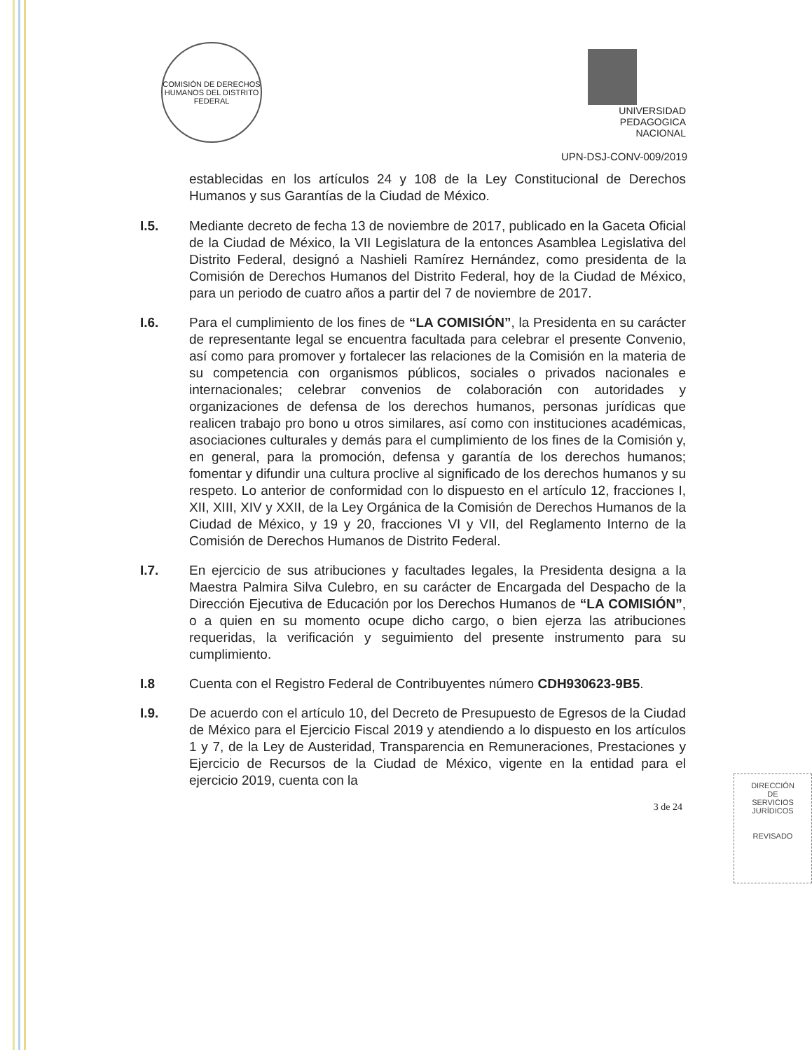COMISIÓN DE DERECHOS HUMANOS DEL DISTRITO FEDERAL
UNIVERSIDAD
PEDAGOGICA
NACIONAL
UPN-DSJ-CONV-009/2019
establecidas en los artículos 24 y 108 de la Ley Constitucional de Derechos Humanos y sus Garantías de la Ciudad de México.
I.5. Mediante decreto de fecha 13 de noviembre de 2017, publicado en la Gaceta Oficial de la Ciudad de México, la VII Legislatura de la entonces Asamblea Legislativa del Distrito Federal, designó a Nashieli Ramírez Hernández, como presidenta de la Comisión de Derechos Humanos del Distrito Federal, hoy de la Ciudad de México, para un periodo de cuatro años a partir del 7 de noviembre de 2017.
I.6. Para el cumplimiento de los fines de “LA COMISIÓN”, la Presidenta en su carácter de representante legal se encuentra facultada para celebrar el presente Convenio, así como para promover y fortalecer las relaciones de la Comisión en la materia de su competencia con organismos públicos, sociales o privados nacionales e internacionales; celebrar convenios de colaboración con autoridades y organizaciones de defensa de los derechos humanos, personas jurídicas que realicen trabajo pro bono u otros similares, así como con instituciones académicas, asociaciones culturales y demás para el cumplimiento de los fines de la Comisión y, en general, para la promoción, defensa y garantía de los derechos humanos; fomentar y difundir una cultura proclive al significado de los derechos humanos y su respeto. Lo anterior de conformidad con lo dispuesto en el artículo 12, fracciones I, XII, XIII, XIV y XXII, de la Ley Orgánica de la Comisión de Derechos Humanos de la Ciudad de México, y 19 y 20, fracciones VI y VII, del Reglamento Interno de la Comisión de Derechos Humanos de Distrito Federal.
I.7. En ejercicio de sus atribuciones y facultades legales, la Presidenta designa a la Maestra Palmira Silva Culebro, en su carácter de Encargada del Despacho de la Dirección Ejecutiva de Educación por los Derechos Humanos de “LA COMISIÓN”, o a quien en su momento ocupe dicho cargo, o bien ejerza las atribuciones requeridas, la verificación y seguimiento del presente instrumento para su cumplimiento.
I.8 Cuenta con el Registro Federal de Contribuyentes número CDH930623-9B5.
I.9. De acuerdo con el artículo 10, del Decreto de Presupuesto de Egresos de la Ciudad de México para el Ejercicio Fiscal 2019 y atendiendo a lo dispuesto en los artículos 1 y 7, de la Ley de Austeridad, Transparencia en Remuneraciones, Prestaciones y Ejercicio de Recursos de la Ciudad de México, vigente en la entidad para el ejercicio 2019, cuenta con la
3 de 24
DIRECCIÓN
DE
SERVICIOS
JURÍDICOS
REVISADO